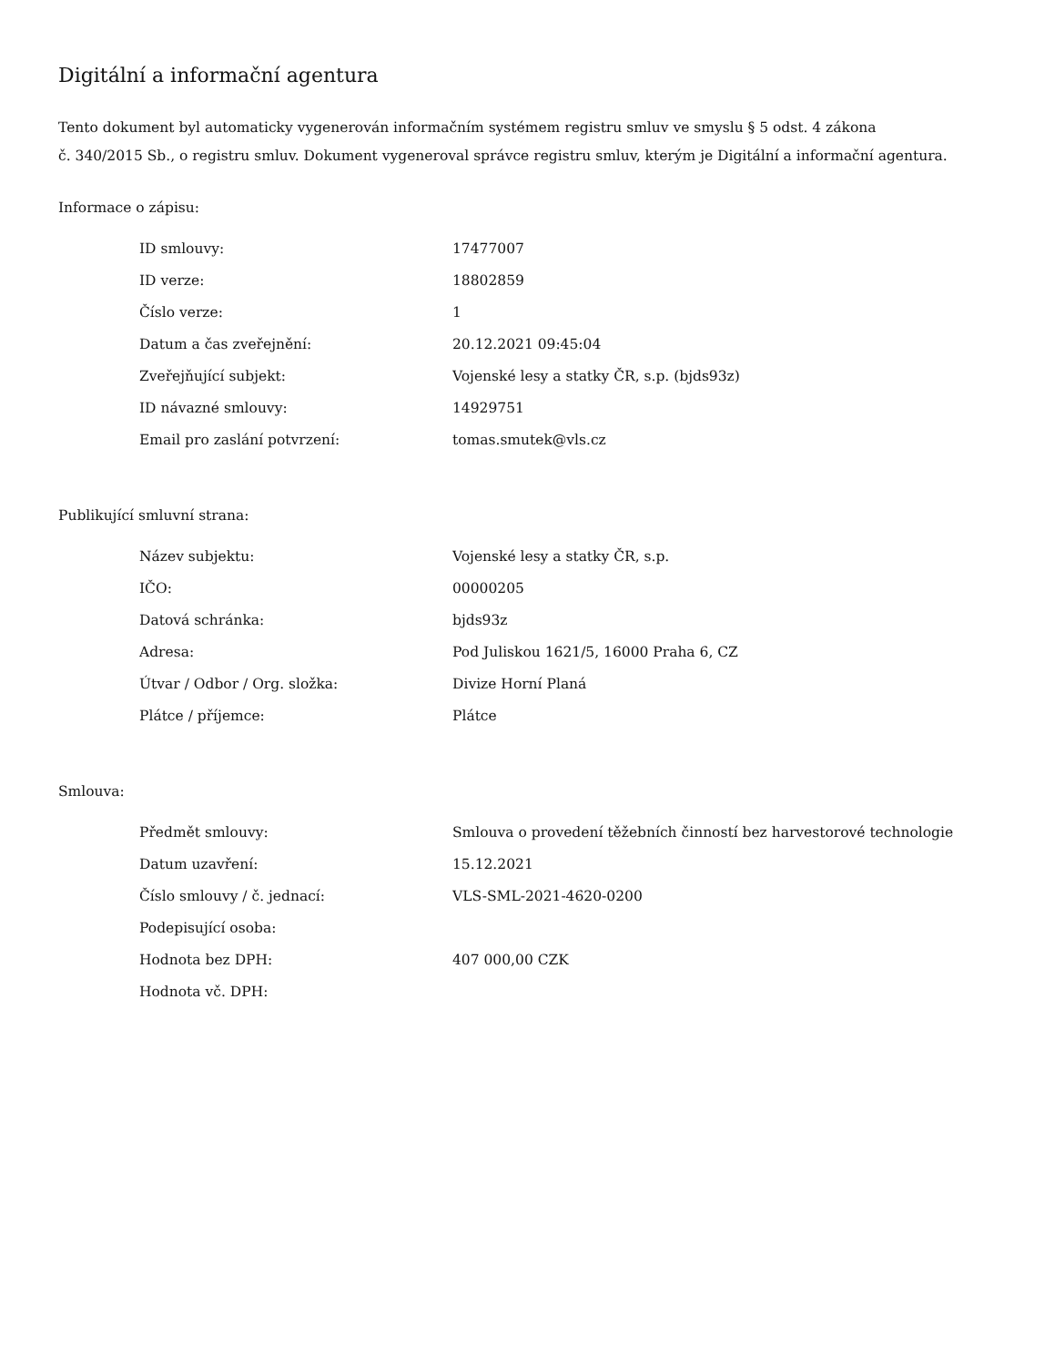Digitální a informační agentura
Tento dokument byl automaticky vygenerován informačním systémem registru smluv ve smyslu § 5 odst. 4 zákona
č. 340/2015 Sb., o registru smluv. Dokument vygeneroval správce registru smluv, kterým je Digitální a informační agentura.
Informace o zápisu:
| ID smlouvy: | 17477007 |
| ID verze: | 18802859 |
| Číslo verze: | 1 |
| Datum a čas zveřejnění: | 20.12.2021 09:45:04 |
| Zveřejňující subjekt: | Vojenské lesy a statky ČR, s.p. (bjds93z) |
| ID návazné smlouvy: | 14929751 |
| Email pro zaslání potvrzení: | tomas.smutek@vls.cz |
Publikující smluvní strana:
| Název subjektu: | Vojenské lesy a statky ČR, s.p. |
| IČO: | 00000205 |
| Datová schránka: | bjds93z |
| Adresa: | Pod Juliskou 1621/5, 16000 Praha 6, CZ |
| Útvar / Odbor / Org. složka: | Divize Horní Planá |
| Plátce / příjemce: | Plátce |
Smlouva:
| Předmět smlouvy: | Smlouva o provedení těžebních činností bez harvestorové technologie |
| Datum uzavření: | 15.12.2021 |
| Číslo smlouvy / č. jednací: | VLS-SML-2021-4620-0200 |
| Podepisující osoba: | |
| Hodnota bez DPH: | 407 000,00 CZK |
| Hodnota vč. DPH: | |